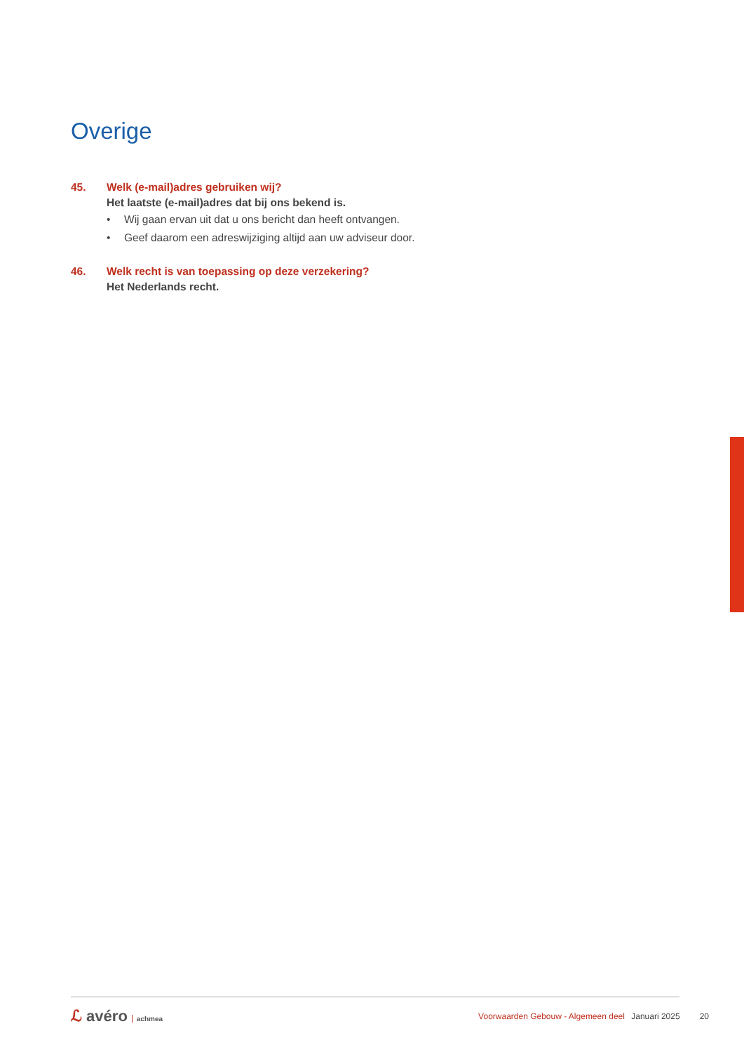Overige
45. Welk (e-mail)adres gebruiken wij?
Het laatste (e-mail)adres dat bij ons bekend is.
• Wij gaan ervan uit dat u ons bericht dan heeft ontvangen.
• Geef daarom een adreswijziging altijd aan uw adviseur door.
46. Welk recht is van toepassing op deze verzekering?
Het Nederlands recht.
ℒ avéro achmea
Voorwaarden Gebouw - Algemeen deel Januari 2025
20